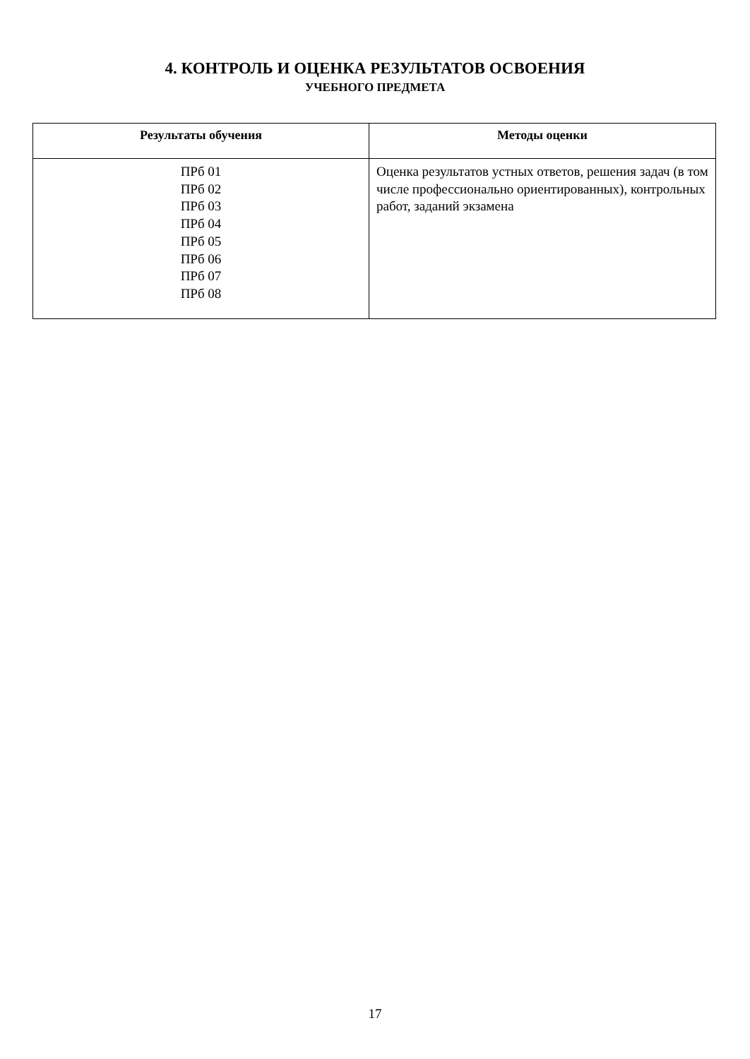4. КОНТРОЛЬ И ОЦЕНКА РЕЗУЛЬТАТОВ ОСВОЕНИЯ
УЧЕБНОГО ПРЕДМЕТА
| Результаты обучения | Методы оценки |
| --- | --- |
| ПРб 01 ПРб 02 ПРб 03 ПРб 04 ПРб 05 ПРб 06 ПРб 07 ПРб 08 | Оценка результатов устных ответов, решения задач (в том числе профессионально ориентированных), контрольных работ, заданий экзамена |
17